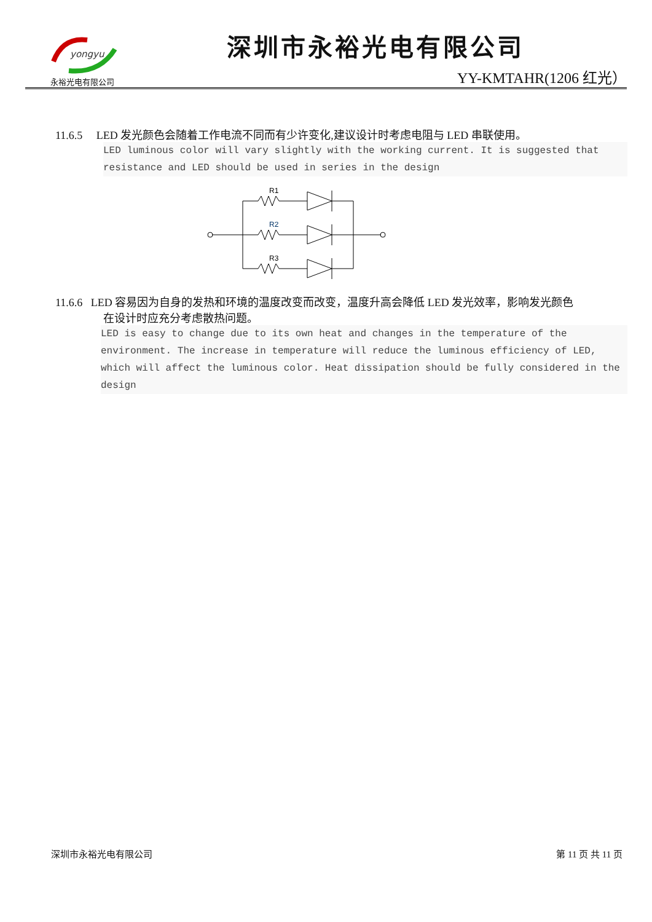yongyu
永裕光电有限公司
深圳市永裕光电有限公司
YY-KMTAHR(1206 红光）
11.6.5 LED 发光颜色会随着工作电流不同而有少许变化,建议设计时考虑电阻与 LED 串联使用。
LED luminous color will vary slightly with the working current. It is suggested that resistance and LED should be used in series in the design
R1
R2
R3
11.6.6 LED 容易因为自身的发热和环境的温度改变而改变，温度升高会降低 LED 发光效率，影响发光颜色
在设计时应充分考虑散热问题。
LED is easy to change due to its own heat and changes in the temperature of the environment. The increase in temperature will reduce the luminous efficiency of LED, which will affect the luminous color. Heat dissipation should be fully considered in the design
深圳市永裕光电有限公司 第 11 页 共 11 页